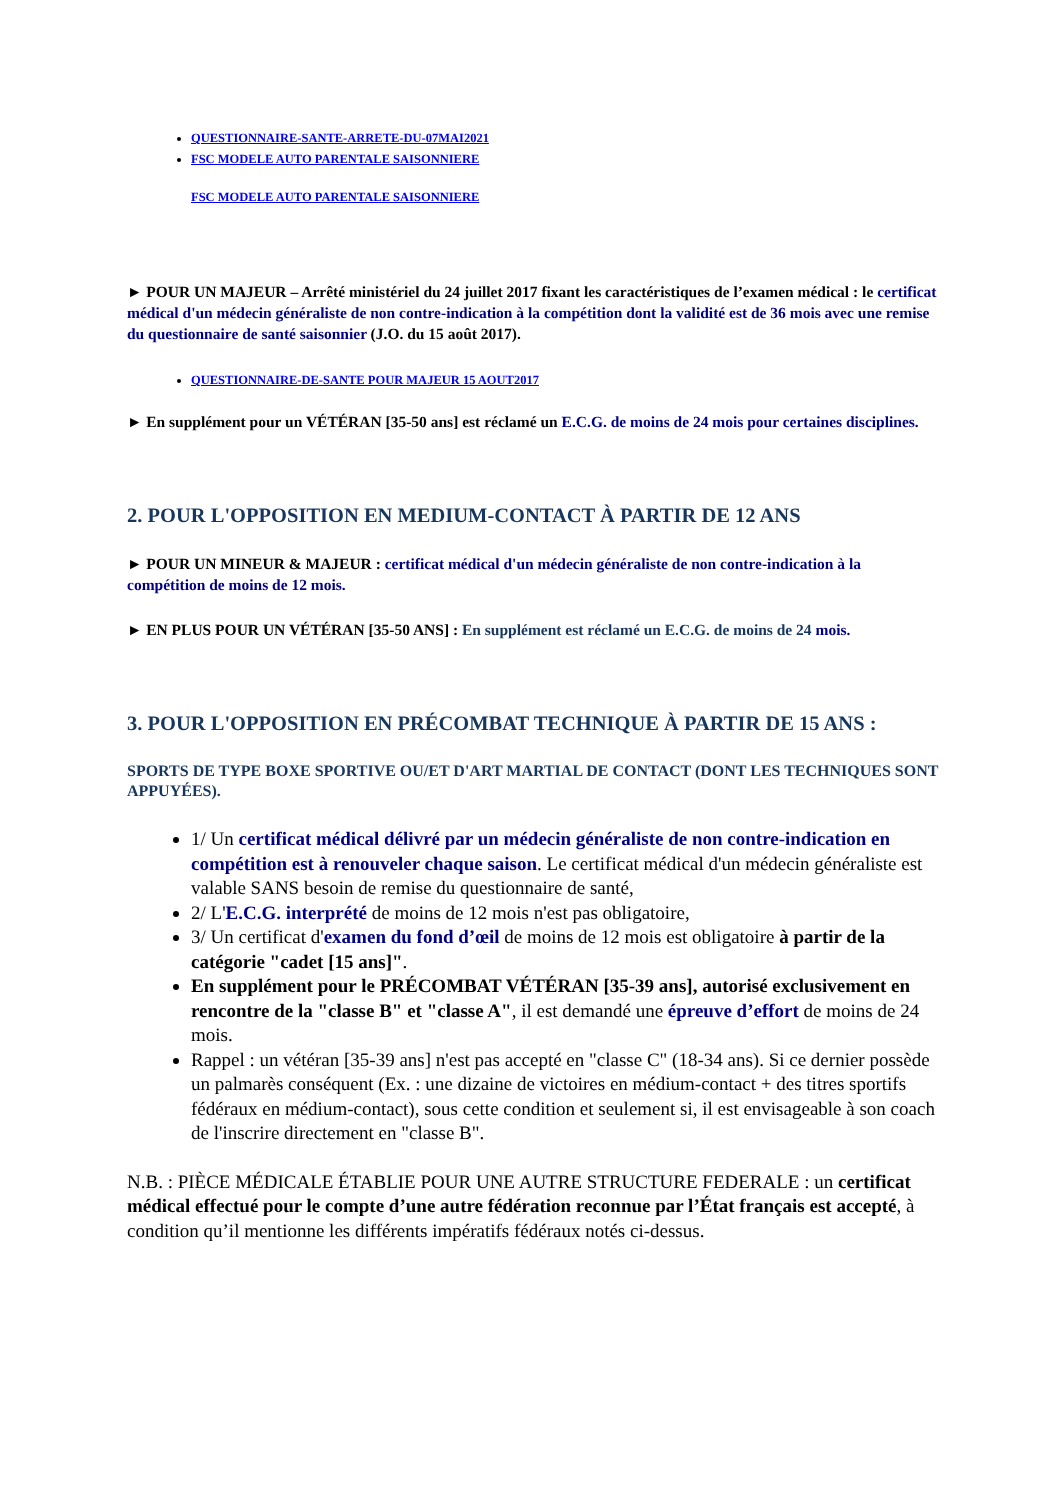QUESTIONNAIRE-SANTE-ARRETE-DU-07MAI2021
FSC MODELE AUTO PARENTALE SAISONNIERE
FSC MODELE AUTO PARENTALE SAISONNIERE
► POUR UN MAJEUR – Arrêté ministériel du 24 juillet 2017 fixant les caractéristiques de l’examen médical : le certificat médical d'un médecin généraliste de non contre-indication à la compétition dont la validité est de 36 mois avec une remise du questionnaire de santé saisonnier (J.O. du 15 août 2017).
QUESTIONNAIRE-DE-SANTE POUR MAJEUR 15 AOUT2017
► En supplément pour un VÉTÉRAN [35-50 ans] est réclamé un E.C.G. de moins de 24 mois pour certaines disciplines.
2. POUR L'OPPOSITION EN MEDIUM-CONTACT À PARTIR DE 12 ANS
► POUR UN MINEUR & MAJEUR : certificat médical d'un médecin généraliste de non contre-indication à la compétition de moins de 12 mois.
► EN PLUS POUR UN VÉTÉRAN [35-50 ANS] : En supplément est réclamé un E.C.G. de moins de 24 mois.
3. POUR L'OPPOSITION EN PRÉCOMBAT TECHNIQUE À PARTIR DE 15 ANS :
SPORTS DE TYPE BOXE SPORTIVE OU/ET D'ART MARTIAL DE CONTACT (DONT LES TECHNIQUES SONT APPUYÉES).
1/ Un certificat médical délivré par un médecin généraliste de non contre-indication en compétition est à renouveler chaque saison. Le certificat médical d'un médecin généraliste est valable SANS besoin de remise du questionnaire de santé,
2/ L'E.C.G. interprété de moins de 12 mois n'est pas obligatoire,
3/ Un certificat d'examen du fond d’œil de moins de 12 mois est obligatoire à partir de la catégorie "cadet [15 ans]".
En supplément pour le PRÉCOMBAT VÉTÉRAN [35-39 ans], autorisé exclusivement en rencontre de la "classe B" et "classe A", il est demandé une épreuve d’effort de moins de 24 mois.
Rappel : un vétéran [35-39 ans] n'est pas accepté en "classe C" (18-34 ans). Si ce dernier possède un palmarès conséquent (Ex. : une dizaine de victoires en médium-contact + des titres sportifs fédéraux en médium-contact), sous cette condition et seulement si, il est envisageable à son coach de l'inscrire directement en "classe B".
N.B. : PIÈCE MÉDICALE ÉTABLIE POUR UNE AUTRE STRUCTURE FEDERALE : un certificat médical effectué pour le compte d’une autre fédération reconnue par l’État français est accepté, à condition qu’il mentionne les différents impératifs fédéraux notés ci-dessus.